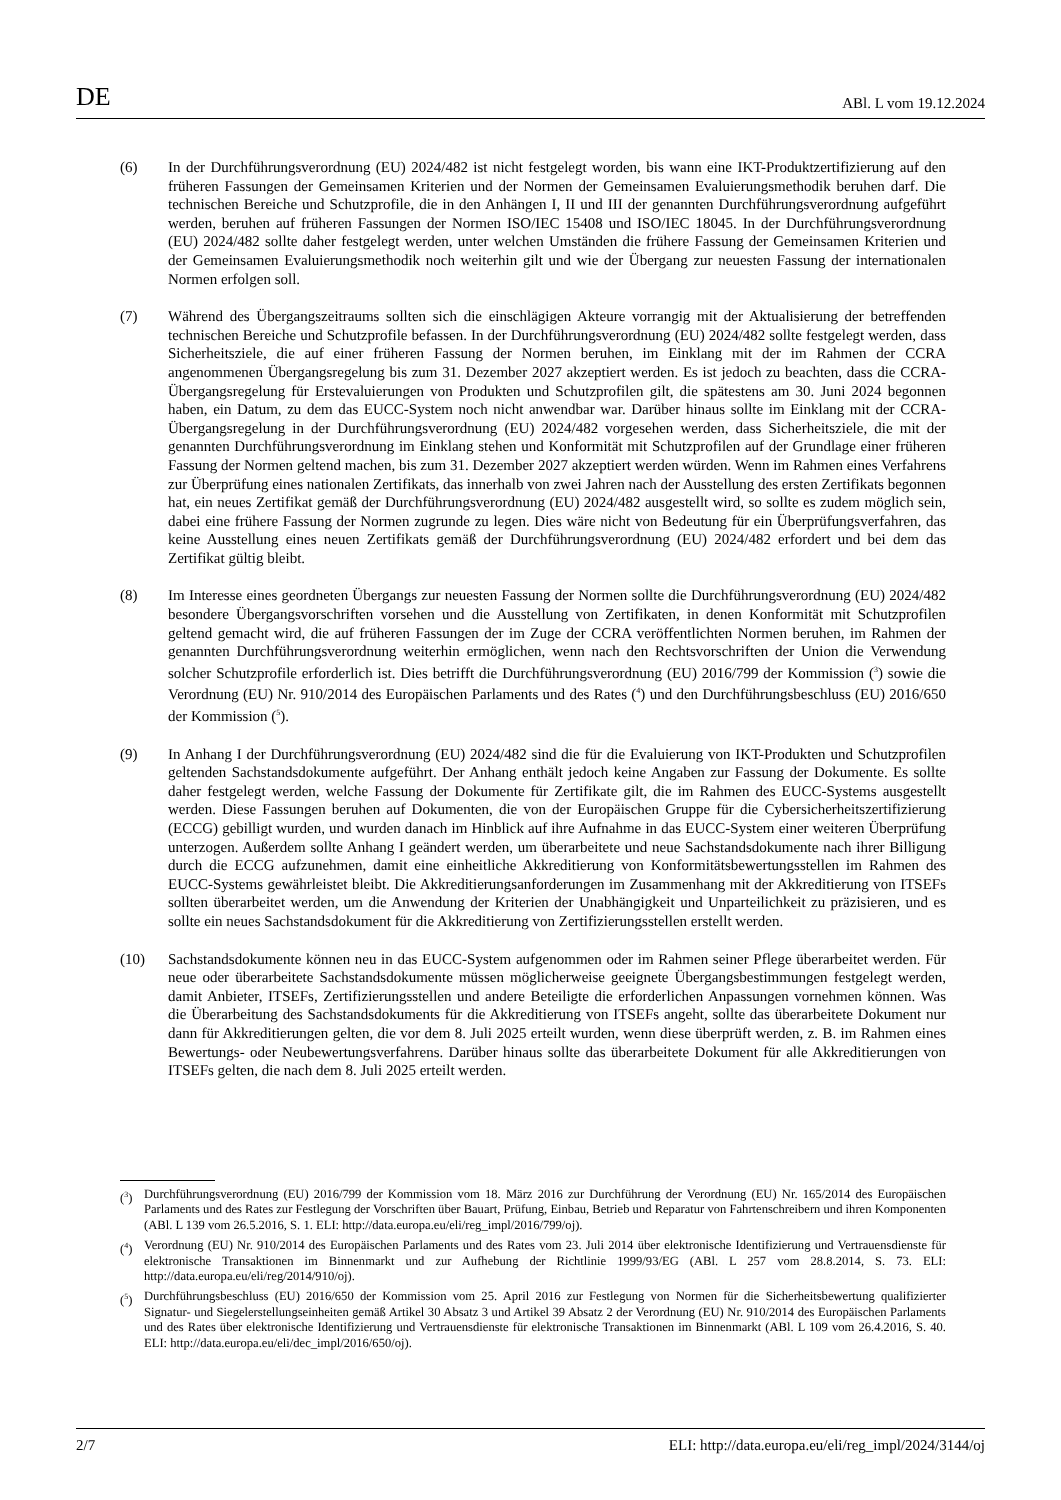DE ABl. L vom 19.12.2024
(6) In der Durchführungsverordnung (EU) 2024/482 ist nicht festgelegt worden, bis wann eine IKT-Produktzerti­fizierung auf den früheren Fassungen der Gemeinsamen Kriterien und der Normen der Gemeinsamen Evaluierungs­methodik beruhen darf. Die technischen Bereiche und Schutzprofile, die in den Anhängen I, II und III der genannten Durchführungsverordnung aufgeführt werden, beruhen auf früheren Fassungen der Normen ISO/IEC 15408 und ISO/IEC 18045. In der Durchführungsverordnung (EU) 2024/482 sollte daher festgelegt werden, unter welchen Umständen die frühere Fassung der Gemeinsamen Kriterien und der Gemeinsamen Evaluierungsmethodik noch weiterhin gilt und wie der Übergang zur neuesten Fassung der internationalen Normen erfolgen soll.
(7) Während des Übergangszeitraums sollten sich die einschlägigen Akteure vorrangig mit der Aktualisierung der betreffenden technischen Bereiche und Schutzprofile befassen. In der Durchführungsverordnung (EU) 2024/482 sollte festgelegt werden, dass Sicherheitsziele, die auf einer früheren Fassung der Normen beruhen, im Einklang mit der im Rahmen der CCRA angenommenen Übergangsregelung bis zum 31. Dezember 2027 akzeptiert werden. Es ist jedoch zu beachten, dass die CCRA-Übergangsregelung für Erstevaluierungen von Produkten und Schutzprofilen gilt, die spätestens am 30. Juni 2024 begonnen haben, ein Datum, zu dem das EUCC-System noch nicht anwendbar war. Darüber hinaus sollte im Einklang mit der CCRA-Übergangsregelung in der Durchführungsverordnung (EU) 2024/482 vorgesehen werden, dass Sicherheitsziele, die mit der genannten Durchführungsverordnung im Einklang stehen und Konformität mit Schutzprofilen auf der Grundlage einer früheren Fassung der Normen geltend machen, bis zum 31. Dezember 2027 akzeptiert werden würden. Wenn im Rahmen eines Verfahrens zur Überprüfung eines nationalen Zertifikats, das innerhalb von zwei Jahren nach der Ausstellung des ersten Zertifikats begonnen hat, ein neues Zertifikat gemäß der Durchführungsverordnung (EU) 2024/482 ausgestellt wird, so sollte es zudem möglich sein, dabei eine frühere Fassung der Normen zugrunde zu legen. Dies wäre nicht von Bedeutung für ein Überprüfungsverfahren, das keine Ausstellung eines neuen Zertifikats gemäß der Durchführungsverordnung (EU) 2024/482 erfordert und bei dem das Zertifikat gültig bleibt.
(8) Im Interesse eines geordneten Übergangs zur neuesten Fassung der Normen sollte die Durchführungsverordnung (EU) 2024/482 besondere Übergangsvorschriften vorsehen und die Ausstellung von Zertifikaten, in denen Konformität mit Schutzprofilen geltend gemacht wird, die auf früheren Fassungen der im Zuge der CCRA veröffentlichten Normen beruhen, im Rahmen der genannten Durchführungsverordnung weiterhin ermöglichen, wenn nach den Rechtsvorschriften der Union die Verwendung solcher Schutzprofile erforderlich ist. Dies betrifft die Durchführungsverordnung (EU) 2016/799 der Kommission (<sup>3</sup>) sowie die Verordnung (EU) Nr. 910/2014 des Europäischen Parlaments und des Rates (<sup>4</sup>) und den Durchführungsbeschluss (EU) 2016/650 der Kommission (<sup>5</sup>).
(9) In Anhang I der Durchführungsverordnung (EU) 2024/482 sind die für die Evaluierung von IKT-Produkten und Schutzprofilen geltenden Sachstandsdokumente aufgeführt. Der Anhang enthält jedoch keine Angaben zur Fassung der Dokumente. Es sollte daher festgelegt werden, welche Fassung der Dokumente für Zertifikate gilt, die im Rahmen des EUCC-Systems ausgestellt werden. Diese Fassungen beruhen auf Dokumenten, die von der Europäischen Gruppe für die Cybersicherheitszertifizierung (ECCG) gebilligt wurden, und wurden danach im Hinblick auf ihre Aufnahme in das EUCC-System einer weiteren Überprüfung unterzogen. Außerdem sollte Anhang I geändert werden, um überarbeitete und neue Sachstandsdokumente nach ihrer Billigung durch die ECCG aufzunehmen, damit eine einheitliche Akkreditierung von Konformitätsbewertungsstellen im Rahmen des EUCC-Systems gewährleistet bleibt. Die Akkreditierungsanforderungen im Zusammenhang mit der Akkreditierung von ITSEFs sollten überarbeitet werden, um die Anwendung der Kriterien der Unabhängigkeit und Unparteilichkeit zu präzisieren, und es sollte ein neues Sachstandsdokument für die Akkreditierung von Zertifizierungsstellen erstellt werden.
(10) Sachstandsdokumente können neu in das EUCC-System aufgenommen oder im Rahmen seiner Pflege überarbeitet werden. Für neue oder überarbeitete Sachstandsdokumente müssen möglicherweise geeignete Übergangsbe­stimmungen festgelegt werden, damit Anbieter, ITSEFs, Zertifizierungsstellen und andere Beteiligte die erforderlichen Anpassungen vornehmen können. Was die Überarbeitung des Sachstandsdokuments für die Akkreditierung von ITSEFs angeht, sollte das überarbeitete Dokument nur dann für Akkreditierungen gelten, die vor dem 8. Juli 2025 erteilt wurden, wenn diese überprüft werden, z. B. im Rahmen eines Bewertungs- oder Neubewertungsverfahrens. Darüber hinaus sollte das überarbeitete Dokument für alle Akkreditierungen von ITSEFs gelten, die nach dem 8. Juli 2025 erteilt werden.
(<sup>3</sup>) Durchführungsverordnung (EU) 2016/799 der Kommission vom 18. März 2016 zur Durchführung der Verordnung (EU) Nr. 165/2014 des Europäischen Parlaments und des Rates zur Festlegung der Vorschriften über Bauart, Prüfung, Einbau, Betrieb und Reparatur von Fahrtenschreibern und ihren Komponenten (ABl. L 139 vom 26.5.2016, S. 1. ELI: http://data.europa.eu/eli/reg_impl/2016/799/oj).
(<sup>4</sup>) Verordnung (EU) Nr. 910/2014 des Europäischen Parlaments und des Rates vom 23. Juli 2014 über elektronische Identifizierung und Vertrauensdienste für elektronische Transaktionen im Binnenmarkt und zur Aufhebung der Richtlinie 1999/93/EG (ABl. L 257 vom 28.8.2014, S. 73. ELI: http://data.europa.eu/eli/reg/2014/910/oj).
(<sup>5</sup>) Durchführungsbeschluss (EU) 2016/650 der Kommission vom 25. April 2016 zur Festlegung von Normen für die Sicherheits­bewertung qualifizierter Signatur- und Siegelerstellungseinheiten gemäß Artikel 30 Absatz 3 und Artikel 39 Absatz 2 der Verordnung (EU) Nr. 910/2014 des Europäischen Parlaments und des Rates über elektronische Identifizierung und Vertrauensdienste für elektronische Transaktionen im Binnenmarkt (ABl. L 109 vom 26.4.2016, S. 40. ELI: http://data.europa.eu/eli/dec_impl/2016/650/oj).
2/7 ELI: http://data.europa.eu/eli/reg_impl/2024/3144/oj